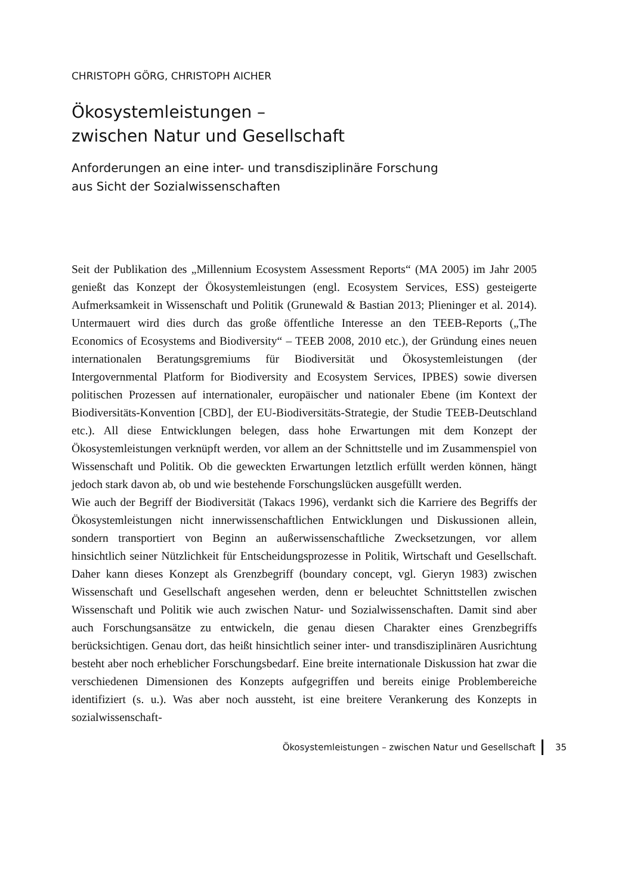CHRISTOPH GÖRG, CHRISTOPH AICHER
Ökosystemleistungen –
zwischen Natur und Gesellschaft
Anforderungen an eine inter- und transdisziplinäre Forschung
aus Sicht der Sozialwissenschaften
Seit der Publikation des „Millennium Ecosystem Assessment Reports“ (MA 2005) im Jahr 2005 genießt das Konzept der Ökosystemleistungen (engl. Ecosystem Services, ESS) gesteigerte Aufmerksamkeit in Wissenschaft und Politik (Grunewald & Bastian 2013; Plieninger et al. 2014). Untermauert wird dies durch das große öffentliche Interesse an den TEEB-Reports („The Economics of Ecosystems and Biodiversity“ – TEEB 2008, 2010 etc.), der Gründung eines neuen internationalen Beratungsgremiums für Biodiversität und Ökosystemleistungen (der Intergovernmental Platform for Biodiversity and Ecosystem Services, IPBES) sowie diversen politischen Prozessen auf internationaler, europäischer und nationaler Ebene (im Kontext der Biodiversitäts-Konvention [CBD], der EU-Biodiversitäts-Strategie, der Studie TEEB-Deutschland etc.). All diese Entwicklungen belegen, dass hohe Erwartungen mit dem Konzept der Ökosystemleistungen verknüpft werden, vor allem an der Schnittstelle und im Zusammenspiel von Wissenschaft und Politik. Ob die geweckten Erwartungen letztlich erfüllt werden können, hängt jedoch stark davon ab, ob und wie bestehende Forschungslücken ausgefüllt werden.
Wie auch der Begriff der Biodiversität (Takacs 1996), verdankt sich die Karriere des Begriffs der Ökosystemleistungen nicht innerwissenschaftlichen Entwicklungen und Diskussionen allein, sondern transportiert von Beginn an außerwissenschaftliche Zwecksetzungen, vor allem hinsichtlich seiner Nützlichkeit für Entscheidungsprozesse in Politik, Wirtschaft und Gesellschaft. Daher kann dieses Konzept als Grenzbegriff (boundary concept, vgl. Gieryn 1983) zwischen Wissenschaft und Gesellschaft angesehen werden, denn er beleuchtet Schnittstellen zwischen Wissenschaft und Politik wie auch zwischen Natur- und Sozialwissenschaften. Damit sind aber auch Forschungsansätze zu entwickeln, die genau diesen Charakter eines Grenzbegriffs berücksichtigen. Genau dort, das heißt hinsichtlich seiner inter- und transdisziplinären Ausrichtung besteht aber noch erheblicher Forschungsbedarf. Eine breite internationale Diskussion hat zwar die verschiedenen Dimensionen des Konzepts aufgegriffen und bereits einige Problembereiche identifiziert (s. u.). Was aber noch aussteht, ist eine breitere Verankerung des Konzepts in sozialwissenschaft-
Ökosystemleistungen – zwischen Natur und Gesellschaft 35